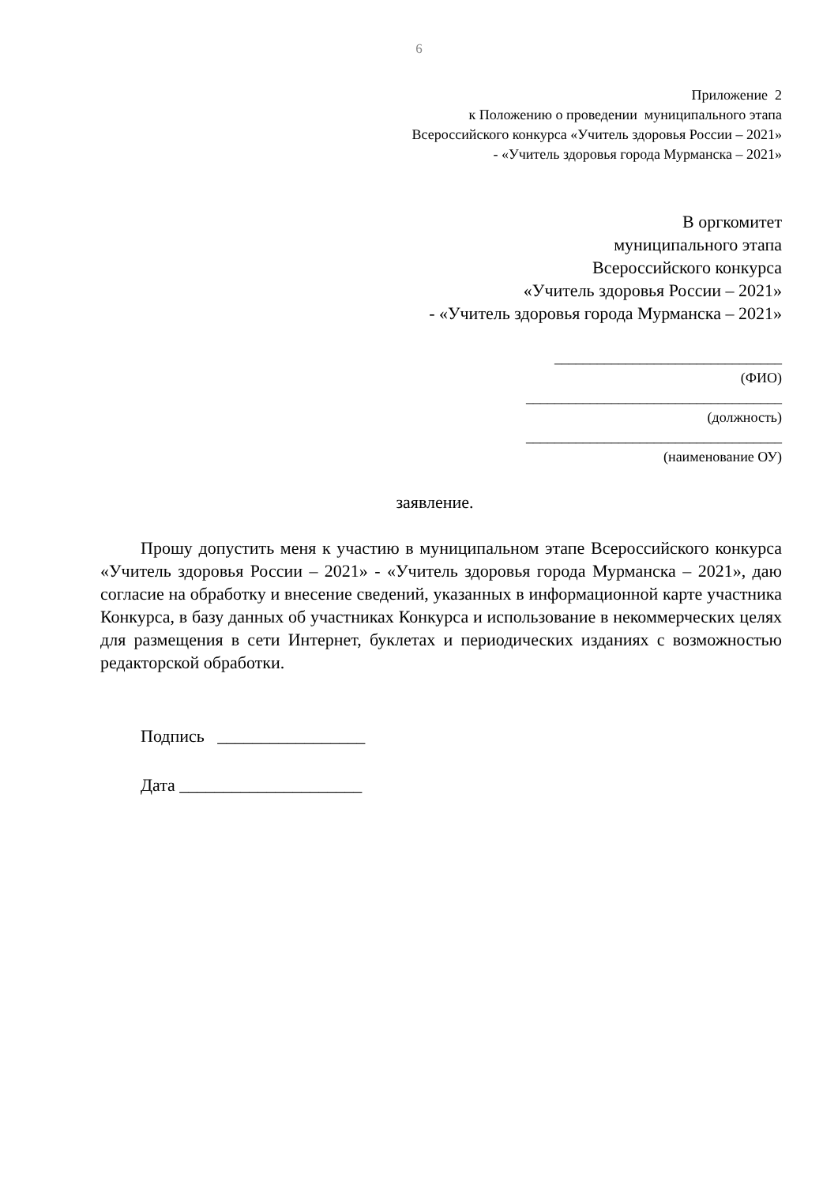6
Приложение 2
к Положению о проведении муниципального этапа
Всероссийского конкурса «Учитель здоровья России – 2021»
- «Учитель здоровья города Мурманска – 2021»
В оргкомитет
муниципального этапа
Всероссийского конкурса
«Учитель здоровья России – 2021»
- «Учитель здоровья города Мурманска – 2021»
________________________________
(ФИО)
____________________________________
(должность)
____________________________________
(наименование ОУ)
заявление.
Прошу допустить меня к участию в муниципальном этапе Всероссийского конкурса «Учитель здоровья России – 2021» - «Учитель здоровья города Мурманска – 2021», даю согласие на обработку и внесение сведений, указанных в информационной карте участника Конкурса, в базу данных об участниках Конкурса и использование в некоммерческих целях для размещения в сети Интернет, буклетах и периодических изданиях с возможностью редакторской обработки.
Подпись _________________
Дата _____________________